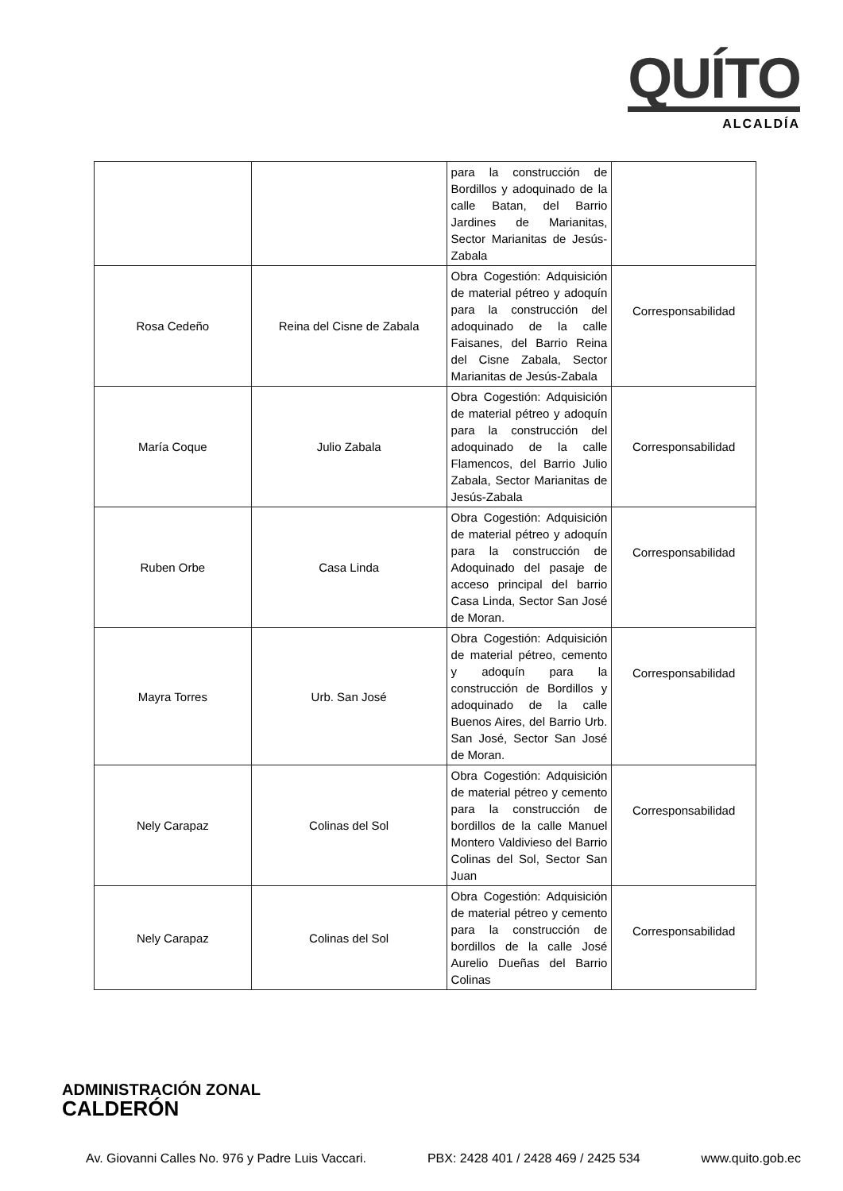QUÍTO
ALCALDÍA
| | | para la construcción de Bordillos y adoquinado de la calle Batan, del Barrio Jardines de Marianitas, Sector Marianitas de Jesús-Zabala | |
| Rosa Cedeño | Reina del Cisne de Zabala | Obra Cogestión: Adquisición de material pétreo y adoquín para la construcción del adoquinado de la calle Faisanes, del Barrio Reina del Cisne Zabala, Sector Marianitas de Jesús-Zabala | Corresponsabilidad |
| María Coque | Julio Zabala | Obra Cogestión: Adquisición de material pétreo y adoquín para la construcción del adoquinado de la calle Flamencos, del Barrio Julio Zabala, Sector Marianitas de Jesús-Zabala | Corresponsabilidad |
| Ruben Orbe | Casa Linda | Obra Cogestión: Adquisición de material pétreo y adoquín para la construcción de Adoquinado del pasaje de acceso principal del barrio Casa Linda, Sector San José de Moran. | Corresponsabilidad |
| Mayra Torres | Urb. San José | Obra Cogestión: Adquisición de material pétreo, cemento y adoquín para la construcción de Bordillos y adoquinado de la calle Buenos Aires, del Barrio Urb. San José, Sector San José de Moran. | Corresponsabilidad |
| Nely Carapaz | Colinas del Sol | Obra Cogestión: Adquisición de material pétreo y cemento para la construcción de bordillos de la calle Manuel Montero Valdivieso del Barrio Colinas del Sol, Sector San Juan | Corresponsabilidad |
| Nely Carapaz | Colinas del Sol | Obra Cogestión: Adquisición de material pétreo y cemento para la construcción de bordillos de la calle José Aurelio Dueñas del Barrio Colinas | Corresponsabilidad |
ADMINISTRACIÓN ZONAL
CALDERÓN
Av. Giovanni Calles No. 976 y Padre Luis Vaccari. PBX: 2428 401 / 2428 469 / 2425 534 www.quito.gob.ec